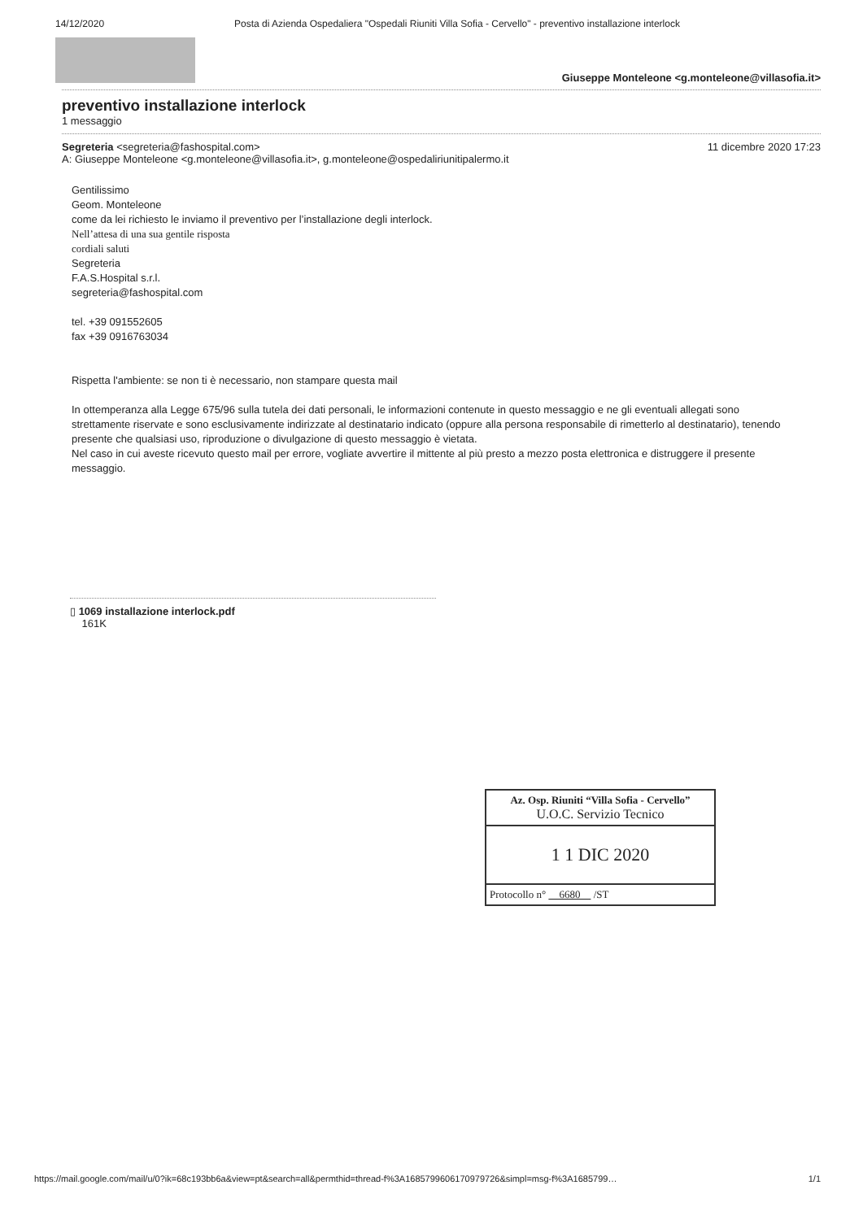14/12/2020 Posta di Azienda Ospedaliera "Ospedali Riuniti Villa Sofia - Cervello" - preventivo installazione interlock
Giuseppe Monteleone <g.monteleone@villasofia.it>
preventivo installazione interlock
1 messaggio
Segreteria <segreteria@fashospital.com>
A: Giuseppe Monteleone <g.monteleone@villasofia.it>, g.monteleone@ospedaliriunitipalermo.it
11 dicembre 2020 17:23
Gentilissimo
Geom. Monteleone
come da lei richiesto le inviamo il preventivo per l’installazione degli interlock.
Nell’attesa di una sua gentile risposta
cordiali saluti
Segreteria
F.A.S.Hospital s.r.l.
segreteria@fashospital.com
tel. +39 091552605
fax +39 0916763034
Rispetta l'ambiente: se non ti è necessario, non stampare questa mail
In ottemperanza alla Legge 675/96 sulla tutela dei dati personali, le informazioni contenute in questo messaggio e ne gli eventuali allegati sono strettamente riservate e sono esclusivamente indirizzate al destinatario indicato (oppure alla persona responsabile di rimetterlo al destinatario), tenendo presente che qualsiasi uso, riproduzione o divulgazione di questo messaggio è vietata.
Nel caso in cui aveste ricevuto questo mail per errore, vogliate avvertire il mittente al più presto a mezzo posta elettronica e distruggere il presente messaggio.
▯ 1069 installazione interlock.pdf
161K
Az. Osp. Riuniti “Villa Sofia - Cervello”
U.O.C. Servizio Tecnico
1 1 DIC 2020
Protocollo n° 6680 /ST
https://mail.google.com/mail/u/0?ik=68c193bb6a&view=pt&search=all&permthid=thread-f%3A1685799606170979726&simpl=msg-f%3A1685799… 1/1